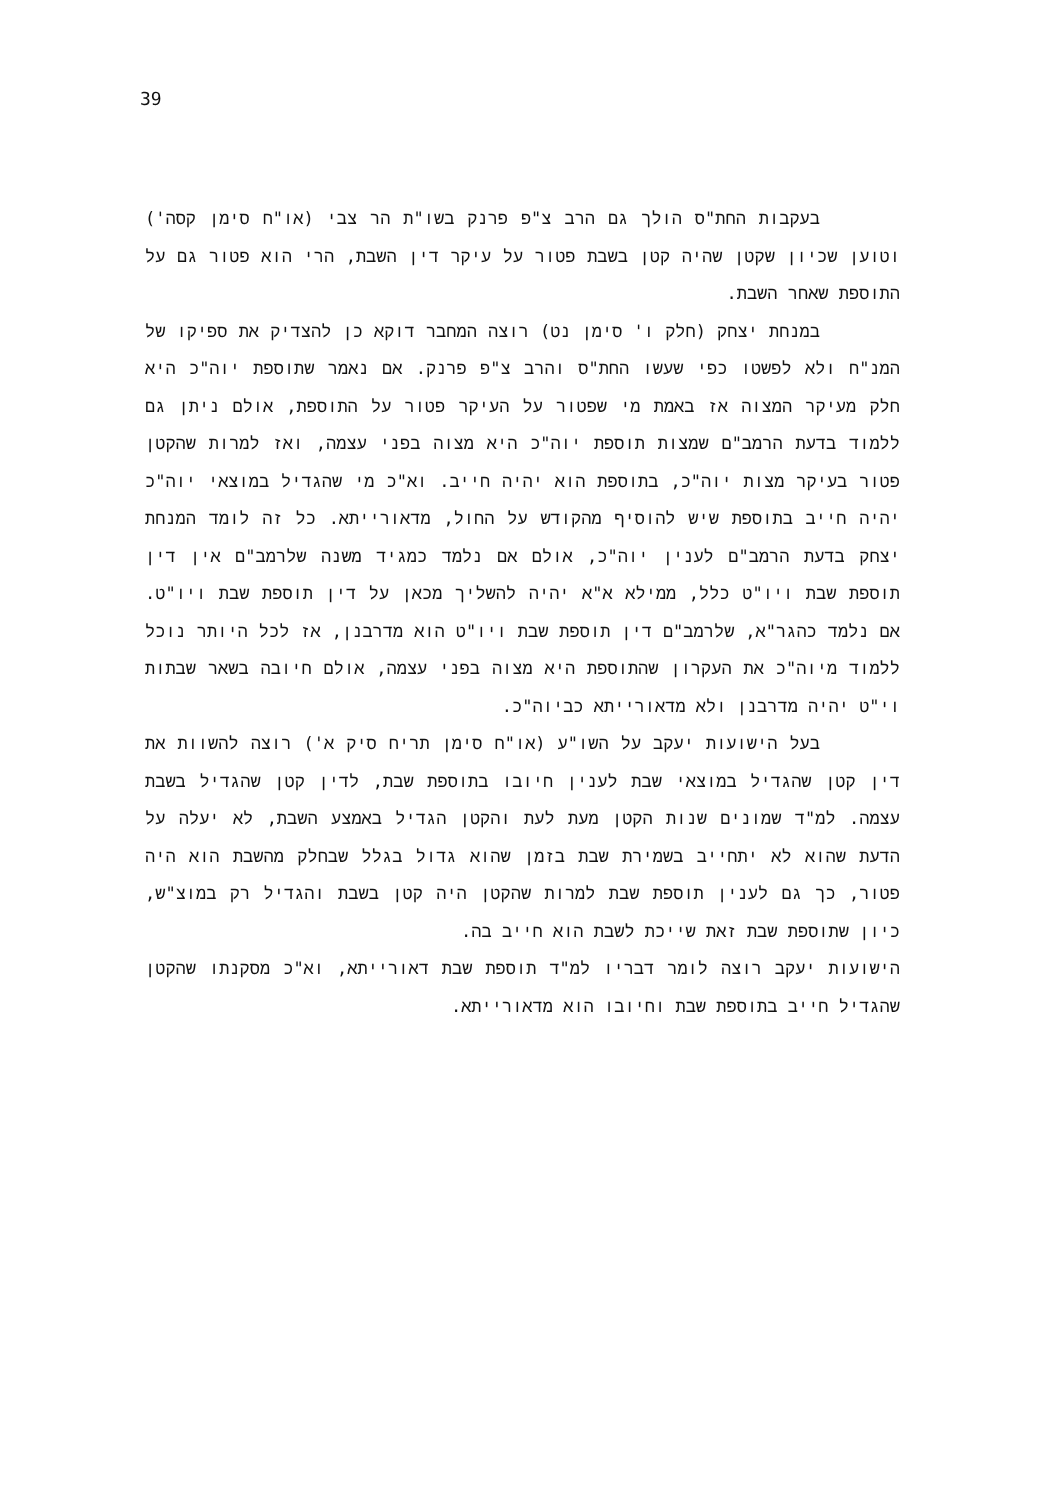39
בעקבות החת"ס הולך גם הרב צ"פ פרנק בשו"ת הר צבי (או"ח סימן קסה') וטוען שכיון שקטן שהיה קטן בשבת פטור על עיקר דין השבת, הרי הוא פטור גם על התוספת שאחר השבת.
במנחת יצחק (חלק ו' סימן נט) רוצה המחבר דוקא כן להצדיק את ספיקו של המנ"ח ולא לפשטו כפי שעשו החת"ס והרב צ"פ פרנק. אם נאמר שתוספת יוה"כ היא חלק מעיקר המצוה אז באמת מי שפטור על העיקר פטור על התוספת, אולם ניתן גם ללמוד בדעת הרמב"ם שמצות תוספת יוה"כ היא מצוה בפני עצמה, ואז למרות שהקטן פטור בעיקר מצות יוה"כ, בתוספת הוא יהיה חייב. וא"כ מי שהגדיל במוצאי יוה"כ יהיה חייב בתוספת שיש להוסיף מהקודש על החול, מדאורייתא. כל זה לומד המנחת יצחק בדעת הרמב"ם לענין יוה"כ, אולם אם נלמד כמגיד משנה שלרמב"ם אין דין תוספת שבת ויו"ט כלל, ממילא א"א יהיה להשליך מכאן על דין תוספת שבת ויו"ט. אם נלמד כהגר"א, שלרמב"ם דין תוספת שבת ויו"ט הוא מדרבנן, אז לכל היותר נוכל ללמוד מיוה"כ את העקרון שהתוספת היא מצוה בפני עצמה, אולם חיובה בשאר שבתות וי"ט יהיה מדרבנן ולא מדאורייתא כביוה"כ.
בעל הישועות יעקב על השו"ע (או"ח סימן תריח סיק א') רוצה להשוות את דין קטן שהגדיל במוצאי שבת לענין חיובו בתוספת שבת, לדין קטן שהגדיל בשבת עצמה. למ"ד שמונים שנות הקטן מעת לעת והקטן הגדיל באמצע השבת, לא יעלה על הדעת שהוא לא יתחייב בשמירת שבת בזמן שהוא גדול בגלל שבחלק מהשבת הוא היה פטור, כך גם לענין תוספת שבת למרות שהקטן היה קטן בשבת והגדיל רק במוצ"ש, כיון שתוספת שבת זאת שייכת לשבת הוא חייב בה.
הישועות יעקב רוצה לומר דבריו למ"ד תוספת שבת דאורייתא, וא"כ מסקנתו שהקטן שהגדיל חייב בתוספת שבת וחיובו הוא מדאורייתא.